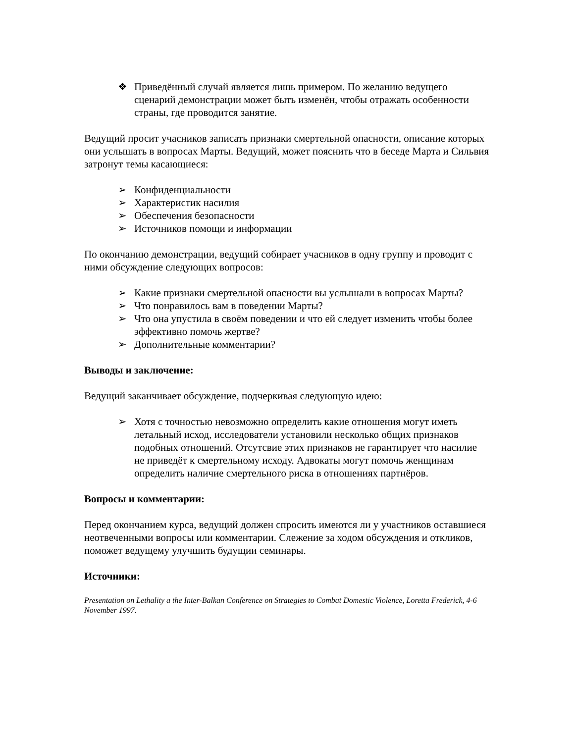❖ Приведённый случай является лишь примером. По желанию ведущего сценарий демонстрации может быть изменён, чтобы отражать особенности страны, где проводится занятие.
Ведущий просит учасников записать признаки смертельной опасности, описание которых они услышать в вопросах Марты. Ведущий, может пояснить что в беседе Марта и Сильвия затронут темы касающиеся:
➢ Конфиденциальности
➢ Характеристик насилия
➢ Обеспечения безопасности
➢ Источников помощи и информации
По окончанию демонстрации, ведущий собирает учасников в одну группу и проводит с ними обсуждение следующих вопросов:
➢ Какие признаки смертельной опасности вы услышали в вопросах Марты?
➢ Что понравилось вам в поведении Марты?
➢ Что она упустила в своём поведении и что ей следует изменить чтобы более эффективно помочь жертве?
➢ Дополнительные комментарии?
Выводы и заключение:
Ведущий заканчивает обсуждение, подчеркивая следующую идею:
➢ Хотя с точностью невозможно определить какие отношения могут иметь летальный исход, исследователи установили несколько общих признаков подобных отношений. Отсутсвие этих признаков не гарантирует что насилие не приведёт к смертельному исходу. Адвокаты могут помочь женщинам определить наличие смертельного риска в отношениях партнёров.
Вопросы и комментарии:
Перед окончанием курса, ведущий должен спросить имеются ли у участников оставшиеся неотвеченными вопросы или комментарии. Слежение за ходом обсуждения и откликов, поможет ведущему улучшить будущии семинары.
Источники:
Presentation on Lethality a the Inter-Balkan Conference on Strategies to Combat Domestic Violence, Loretta Frederick, 4-6 November 1997.